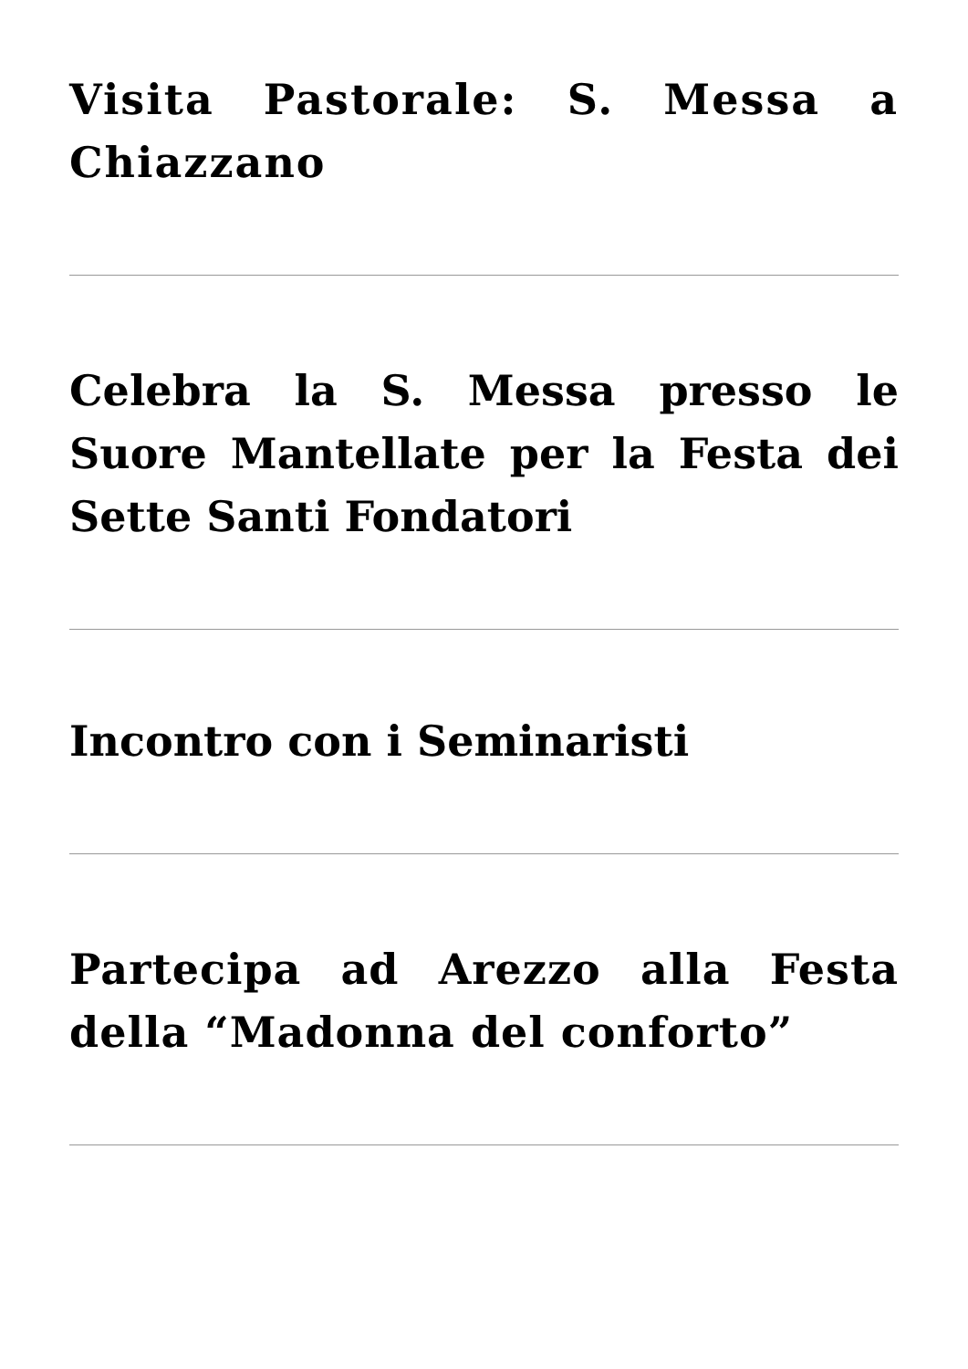Visita Pastorale: S. Messa a Chiazzano
Celebra la S. Messa presso le Suore Mantellate per la Festa dei Sette Santi Fondatori
Incontro con i Seminaristi
Partecipa ad Arezzo alla Festa della “Madonna del conforto”